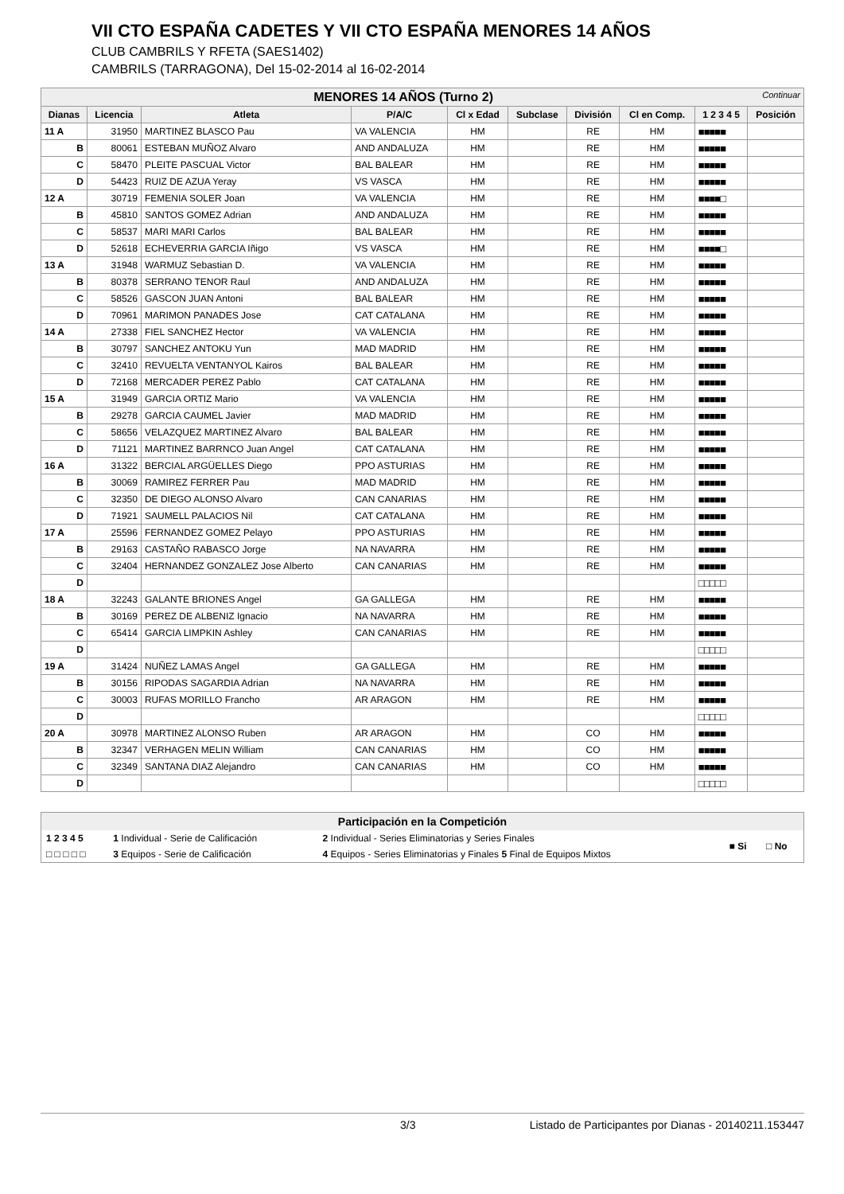VII CTO ESPAÑA CADETES Y VII CTO ESPAÑA MENORES 14 AÑOS
CLUB CAMBRILS Y RFETA (SAES1402)
CAMBRILS (TARRAGONA), Del 15-02-2014 al 16-02-2014
| MENORES 14 AÑOS (Turno 2) Continuar | | | | | | | | | |
| Dianas | Licencia | Atleta | P/A/C | Cl x Edad | Subclase | División | Cl en Comp. | 1 2 3 4 5 | Posición |
| 11 A | 31950 | MARTINEZ BLASCO Pau | VA VALENCIA | HM | | RE | HM | ■■■■■ | |
| B | 80061 | ESTEBAN MUÑOZ Alvaro | AND ANDALUZA | HM | | RE | HM | ■■■■■ | |
| C | 58470 | PLEITE PASCUAL Victor | BAL BALEAR | HM | | RE | HM | ■■■■■ | |
| D | 54423 | RUIZ DE AZUA Yeray | VS VASCA | HM | | RE | HM | ■■■■■ | |
| 12 A | 30719 | FEMENIA SOLER Joan | VA VALENCIA | HM | | RE | HM | ■■■■□ | |
| B | 45810 | SANTOS GOMEZ Adrian | AND ANDALUZA | HM | | RE | HM | ■■■■■ | |
| C | 58537 | MARI MARI Carlos | BAL BALEAR | HM | | RE | HM | ■■■■■ | |
| D | 52618 | ECHEVERRIA GARCIA Iñigo | VS VASCA | HM | | RE | HM | ■■■■□ | |
| 13 A | 31948 | WARMUZ Sebastian D. | VA VALENCIA | HM | | RE | HM | ■■■■■ | |
| B | 80378 | SERRANO TENOR Raul | AND ANDALUZA | HM | | RE | HM | ■■■■■ | |
| C | 58526 | GASCON JUAN Antoni | BAL BALEAR | HM | | RE | HM | ■■■■■ | |
| D | 70961 | MARIMON PANADES Jose | CAT CATALANA | HM | | RE | HM | ■■■■■ | |
| 14 A | 27338 | FIEL SANCHEZ Hector | VA VALENCIA | HM | | RE | HM | ■■■■■ | |
| B | 30797 | SANCHEZ ANTOKU Yun | MAD MADRID | HM | | RE | HM | ■■■■■ | |
| C | 32410 | REVUELTA VENTANYOL Kairos | BAL BALEAR | HM | | RE | HM | ■■■■■ | |
| D | 72168 | MERCADER PEREZ Pablo | CAT CATALANA | HM | | RE | HM | ■■■■■ | |
| 15 A | 31949 | GARCIA ORTIZ Mario | VA VALENCIA | HM | | RE | HM | ■■■■■ | |
| B | 29278 | GARCIA CAUMEL Javier | MAD MADRID | HM | | RE | HM | ■■■■■ | |
| C | 58656 | VELAZQUEZ MARTINEZ Alvaro | BAL BALEAR | HM | | RE | HM | ■■■■■ | |
| D | 71121 | MARTINEZ BARRNCO Juan Angel | CAT CATALANA | HM | | RE | HM | ■■■■■ | |
| 16 A | 31322 | BERCIAL ARGÜELLES Diego | PPO ASTURIAS | HM | | RE | HM | ■■■■■ | |
| B | 30069 | RAMIREZ FERRER Pau | MAD MADRID | HM | | RE | HM | ■■■■■ | |
| C | 32350 | DE DIEGO ALONSO Alvaro | CAN CANARIAS | HM | | RE | HM | ■■■■■ | |
| D | 71921 | SAUMELL PALACIOS Nil | CAT CATALANA | HM | | RE | HM | ■■■■■ | |
| 17 A | 25596 | FERNANDEZ GOMEZ Pelayo | PPO ASTURIAS | HM | | RE | HM | ■■■■■ | |
| B | 29163 | CASTAÑO RABASCO Jorge | NA NAVARRA | HM | | RE | HM | ■■■■■ | |
| C | 32404 | HERNANDEZ GONZALEZ Jose Alberto | CAN CANARIAS | HM | | RE | HM | ■■■■■ | |
| D | | | | | | | | □□□□□ | |
| 18 A | 32243 | GALANTE BRIONES Angel | GA GALLEGA | HM | | RE | HM | ■■■■■ | |
| B | 30169 | PEREZ DE ALBENIZ Ignacio | NA NAVARRA | HM | | RE | HM | ■■■■■ | |
| C | 65414 | GARCIA LIMPKIN Ashley | CAN CANARIAS | HM | | RE | HM | ■■■■■ | |
| D | | | | | | | | □□□□□ | |
| 19 A | 31424 | NUÑEZ LAMAS Angel | GA GALLEGA | HM | | RE | HM | ■■■■■ | |
| B | 30156 | RIPODAS SAGARDIA Adrian | NA NAVARRA | HM | | RE | HM | ■■■■■ | |
| C | 30003 | RUFAS MORILLO Francho | AR ARAGON | HM | | RE | HM | ■■■■■ | |
| D | | | | | | | | □□□□□ | |
| 20 A | 30978 | MARTINEZ ALONSO Ruben | AR ARAGON | HM | | CO | HM | ■■■■■ | |
| B | 32347 | VERHAGEN MELIN William | CAN CANARIAS | HM | | CO | HM | ■■■■■ | |
| C | 32349 | SANTANA DIAZ Alejandro | CAN CANARIAS | HM | | CO | HM | ■■■■■ | |
| D | | | | | | | | □□□□□ | |
| Participación en la Competición | | | | |
| 1 2 3 4 5 | 1 Individual - Serie de Calificación | 2 Individual - Series Eliminatorias y Series Finales | ■ Si | □ No |
| □ □ □ □ □ | 3 Equipos - Serie de Calificación | 4 Equipos - Series Eliminatorias y Finales 5 Final de Equipos Mixtos | | |
3/3 Listado de Participantes por Dianas - 20140211.153447